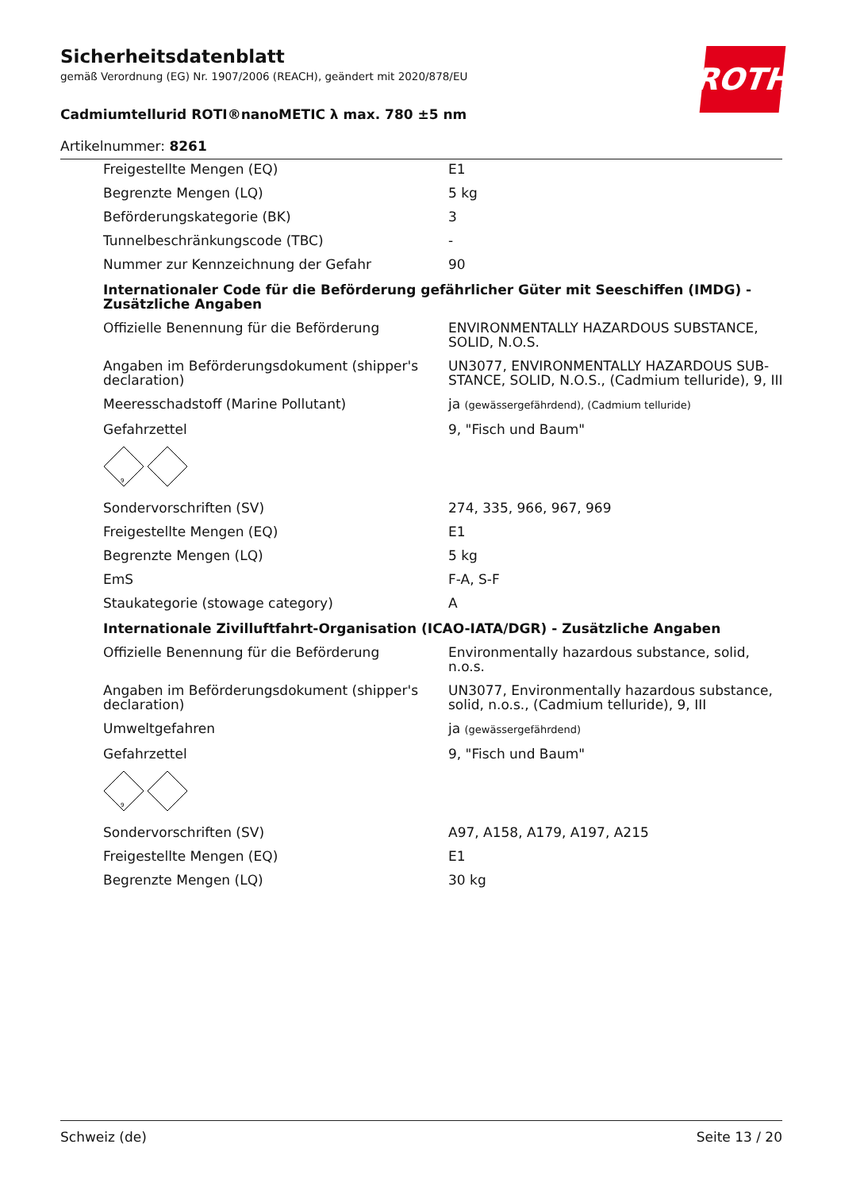Sicherheitsdatenblatt
gemäß Verordnung (EG) Nr. 1907/2006 (REACH), geändert mit 2020/878/EU
Cadmiumtellurid ROTI®nanoMETIC λ max. 780 ±5 nm
Artikelnummer: 8261
ROTH
| Freigestellte Mengen (EQ) | E1 |
| Begrenzte Mengen (LQ) | 5 kg |
| Beförderungskategorie (BK) | 3 |
| Tunnelbeschränkungscode (TBC) | - |
| Nummer zur Kennzeichnung der Gefahr | 90 |
| Internationaler Code für die Beförderung gefährlicher Güter mit Seeschiffen (IMDG) - Zusätzliche Angaben | |
| Offizielle Benennung für die Beförderung | ENVIRONMENTALLY HAZARDOUS SUBSTANCE, SOLID, N.O.S. |
| Angaben im Beförderungsdokument (shipper's declaration) | UN3077, ENVIRONMENTALLY HAZARDOUS SUB-STANCE, SOLID, N.O.S., (Cadmium telluride), 9, III |
| Meeresschadstoff (Marine Pollutant) | ja (gewässergefährdend), (Cadmium telluride) |
| Gefahrzettel | 9, "Fisch und Baum" |
| 9 | |
| Sondervorschriften (SV) | 274, 335, 966, 967, 969 |
| Freigestellte Mengen (EQ) | E1 |
| Begrenzte Mengen (LQ) | 5 kg |
| EmS | F-A, S-F |
| Staukategorie (stowage category) | A |
| Internationale Zivilluftfahrt-Organisation (ICAO-IATA/DGR) - Zusätzliche Angaben | |
| Offizielle Benennung für die Beförderung | Environmentally hazardous substance, solid, n.o.s. |
| Angaben im Beförderungsdokument (shipper's declaration) | UN3077, Environmentally hazardous substance, solid, n.o.s., (Cadmium telluride), 9, III |
| Umweltgefahren | ja (gewässergefährdend) |
| Gefahrzettel | 9, "Fisch und Baum" |
| 9 | |
| Sondervorschriften (SV) | A97, A158, A179, A197, A215 |
| Freigestellte Mengen (EQ) | E1 |
| Begrenzte Mengen (LQ) | 30 kg |
Schweiz (de) Seite 13 / 20